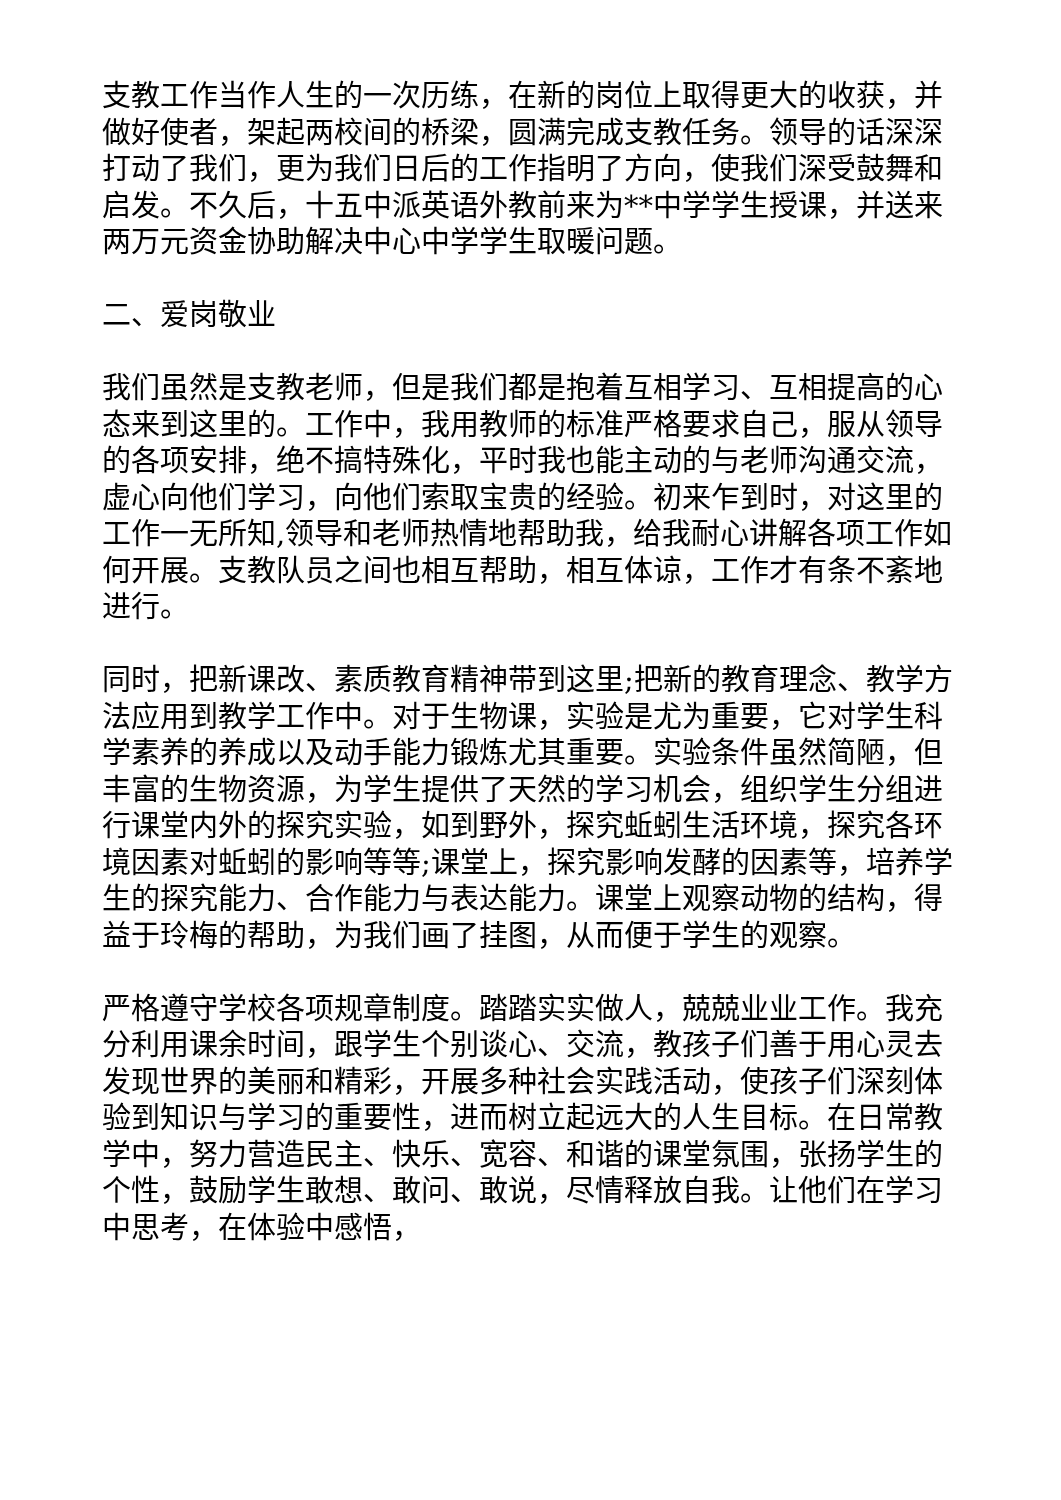支教工作当作人生的一次历练，在新的岗位上取得更大的收获，并做好使者，架起两校间的桥梁，圆满完成支教任务。领导的话深深打动了我们，更为我们日后的工作指明了方向，使我们深受鼓舞和启发。不久后，十五中派英语外教前来为**中学学生授课，并送来两万元资金协助解决中心中学学生取暖问题。
二、爱岗敬业
我们虽然是支教老师，但是我们都是抱着互相学习、互相提高的心态来到这里的。工作中，我用教师的标准严格要求自己，服从领导的各项安排，绝不搞特殊化，平时我也能主动的与老师沟通交流，虚心向他们学习，向他们索取宝贵的经验。初来乍到时，对这里的工作一无所知,领导和老师热情地帮助我，给我耐心讲解各项工作如何开展。支教队员之间也相互帮助，相互体谅，工作才有条不紊地进行。
同时，把新课改、素质教育精神带到这里;把新的教育理念、教学方法应用到教学工作中。对于生物课，实验是尤为重要，它对学生科学素养的养成以及动手能力锻炼尤其重要。实验条件虽然简陋，但丰富的生物资源，为学生提供了天然的学习机会，组织学生分组进行课堂内外的探究实验，如到野外，探究蚯蚓生活环境，探究各环境因素对蚯蚓的影响等等;课堂上，探究影响发酵的因素等，培养学生的探究能力、合作能力与表达能力。课堂上观察动物的结构，得益于玲梅的帮助，为我们画了挂图，从而便于学生的观察。
严格遵守学校各项规章制度。踏踏实实做人，兢兢业业工作。我充分利用课余时间，跟学生个别谈心、交流，教孩子们善于用心灵去发现世界的美丽和精彩，开展多种社会实践活动，使孩子们深刻体验到知识与学习的重要性，进而树立起远大的人生目标。在日常教学中，努力营造民主、快乐、宽容、和谐的课堂氛围，张扬学生的个性，鼓励学生敢想、敢问、敢说，尽情释放自我。让他们在学习中思考，在体验中感悟，